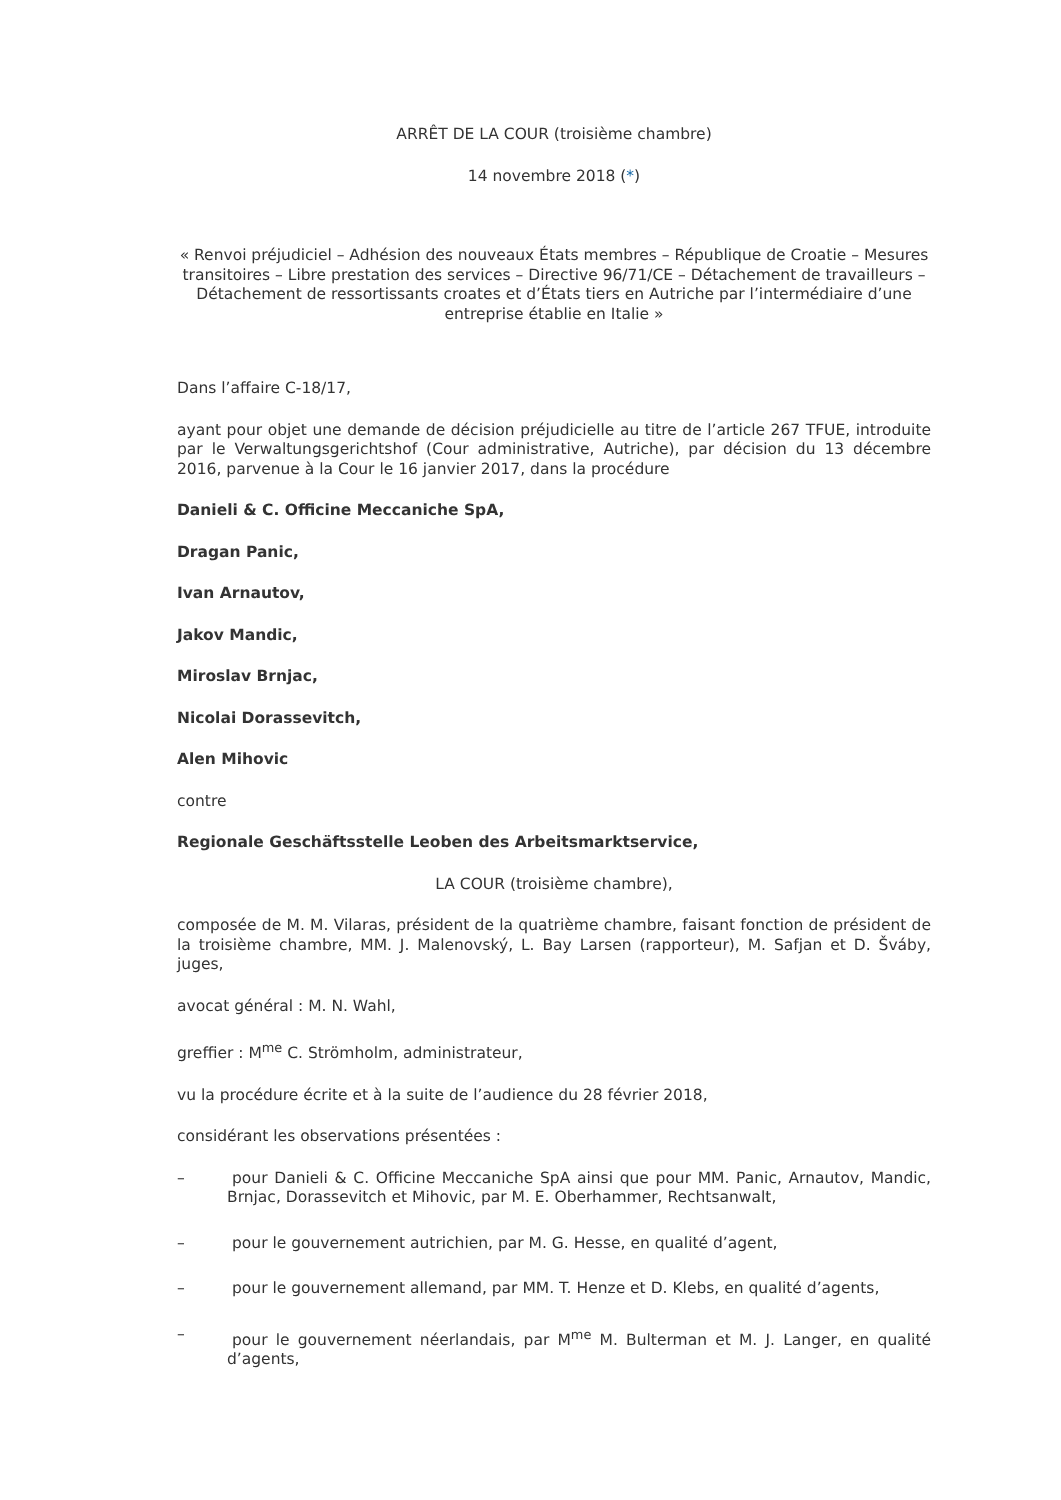ARRÊT DE LA COUR (troisième chambre)
14 novembre 2018 (*)
« Renvoi préjudiciel – Adhésion des nouveaux États membres – République de Croatie – Mesures transitoires – Libre prestation des services – Directive 96/71/CE – Détachement de travailleurs – Détachement de ressortissants croates et d’États tiers en Autriche par l’intermédiaire d’une entreprise établie en Italie »
Dans l’affaire C-18/17,
ayant pour objet une demande de décision préjudicielle au titre de l’article 267 TFUE, introduite par le Verwaltungsgerichtshof (Cour administrative, Autriche), par décision du 13 décembre 2016, parvenue à la Cour le 16 janvier 2017, dans la procédure
Danieli & C. Officine Meccaniche SpA,
Dragan Panic,
Ivan Arnautov,
Jakov Mandic,
Miroslav Brnjac,
Nicolai Dorassevitch,
Alen Mihovic
contre
Regionale Geschäftsstelle Leoben des Arbeitsmarktservice,
LA COUR (troisième chambre),
composée de M. M. Vilaras, président de la quatrième chambre, faisant fonction de président de la troisième chambre, MM. J. Malenovský, L. Bay Larsen (rapporteur), M. Safjan et D. Šváby, juges,
avocat général : M. N. Wahl,
greffier : M<sup>me</sup> C. Strömholm, administrateur,
vu la procédure écrite et à la suite de l’audience du 28 février 2018,
considérant les observations présentées :
– pour Danieli & C. Officine Meccaniche SpA ainsi que pour MM. Panic, Arnautov, Mandic, Brnjac, Dorassevitch et Mihovic, par M. E. Oberhammer, Rechtsanwalt,
– pour le gouvernement autrichien, par M. G. Hesse, en qualité d’agent,
– pour le gouvernement allemand, par MM. T. Henze et D. Klebs, en qualité d’agents,
– pour le gouvernement néerlandais, par M<sup>me</sup> M. Bulterman et M. J. Langer, en qualité d’agents,